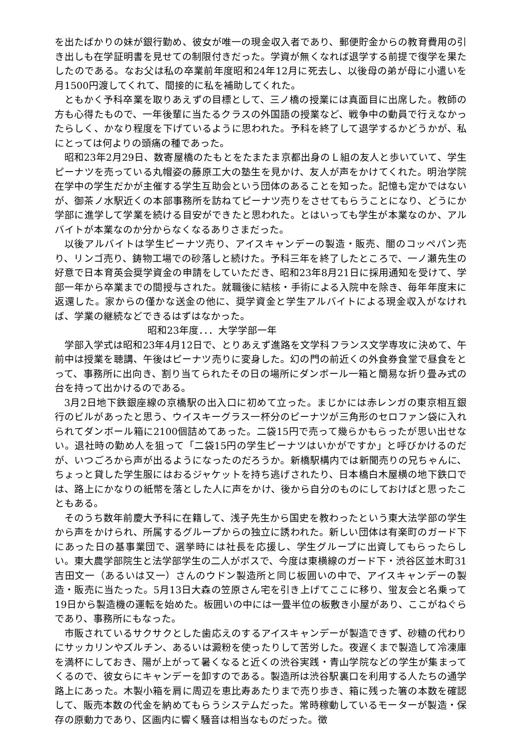を出たばかりの妹が銀行勤め、彼女が唯一の現金収入者であり、郵便貯金からの教育費用の引き出しも在学証明書を見せての制限付きだった。学資が無くなれば退学する前提で復学を果たしたのである。なお父は私の卒業前年度昭和24年12月に死去し、以後母の弟が母に小遣いを月1500円渡してくれて、間接的に私を補助してくれた。
ともかく予科卒業を取りあえずの目標として、三ノ橋の授業には真面目に出席した。教師の方も心得たもので、一年後輩に当たるクラスの外国語の授業など、戦争中の動員で行えなかったらしく、かなり程度を下げているように思われた。予科を終了して退学するかどうかが、私にとっては何よりの頭痛の種であった。
昭和23年2月29日、数寄屋橋のたもとをたまたま京都出身のＬ組の友人と歩いていて、学生ピーナツを売っている丸帽姿の藤原工大の塾生を見かけ、友人が声をかけてくれた。明治学院在学中の学生だかが主催する学生互助会という団体のあることを知った。記憶も定かではないが、御茶ノ水駅近くの本部事務所を訪ねてピーナツ売りをさせてもらうことになり、どうにか学部に進学して学業を続ける目安ができたと思われた。とはいっても学生が本業なのか、アルバイトが本業なのか分からなくなるありさまだった。
以後アルバイトは学生ピーナツ売り、アイスキャンデーの製造・販売、闇のコッペパン売り、リンゴ売り、鋳物工場での砂落しと続けた。予科三年を終了したところで、一ノ瀬先生の好意で日本育英会奨学資金の申請をしていただき、昭和23年8月21日に採用通知を受けて、学部一年から卒業までの間授与された。就職後に結核・手術による入院中を除き、毎年年度末に返還した。家からの僅かな送金の他に、奨学資金と学生アルバイトによる現金収入がなければ、学業の継続などできるはずはなかった。
昭和23年度．．．大学学部一年
学部入学式は昭和23年4月12日で、とりあえず進路を文学科フランス文学専攻に決めて、午前中は授業を聴講、午後はピーナツ売りに変身した。幻の門の前近くの外食券食堂で昼食をとって、事務所に出向き、割り当てられたその日の場所にダンボール一箱と簡易な折り畳み式の台を持って出かけるのである。
3月2日地下鉄銀座線の京橋駅の出入口に初めて立った。まじかには赤レンガの東京相互銀行のビルがあったと思う、ウイスキーグラス一杯分のピーナツが三角形のセロファン袋に入れられてダンボール箱に2100個詰めてあった。二袋15円で売って幾らかもらったが思い出せない。退社時の勤め人を狙って「二袋15円の学生ピーナツはいかがですか」と呼びかけるのだが、いつごろから声が出るようになったのだろうか。新橋駅構内では新聞売りの兄ちゃんに、ちょっと貸した学生服にはおるジャケットを持ち逃げされたり、日本橋白木屋横の地下鉄口では、路上にかなりの紙幣を落とした人に声をかけ、後から自分のものにしておけばと思ったこともある。
そのうち数年前慶大予科に在籍して、浅子先生から国史を教わったという東大法学部の学生から声をかけられ、所属するグループからの独立に誘われた。新しい団体は有楽町のガード下にあった日の基事業団で、選挙時には社長を応援し、学生グループに出資してもらったらしい。東大農学部院生と法学部学生の二人がボスで、今度は東横線のガード下・渋谷区並木町31吉田文一（あるいは又一）さんのウドン製造所と同じ板囲いの中で、アイスキャンデーの製造・販売に当たった。5月13日大森の笠原さん宅を引き上げてここに移り、蛍友会と名乗って19日から製造機の運転を始めた。板囲いの中には一畳半位の板敷き小屋があり、ここがねぐらであり、事務所にもなった。
市販されているサクサクとした歯応えのするアイスキャンデーが製造できず、砂糖の代わりにサッカリンやズルチン、あるいは澱粉を使ったりして苦労した。夜遅くまで製造して冷凍庫を満杯にしておき、陽が上がって暑くなると近くの渋谷実践・青山学院などの学生が集まってくるので、彼女らにキャンデーを卸すのである。製造所は渋谷駅裏口を利用する人たちの通学路上にあった。木製小箱を肩に周辺を恵比寿あたりまで売り歩き、箱に残った箸の本数を確認して、販売本数の代金を納めてもらうシステムだった。常時稼動しているモーターが製造・保存の原動力であり、区画内に響く騒音は相当なものだった。徴